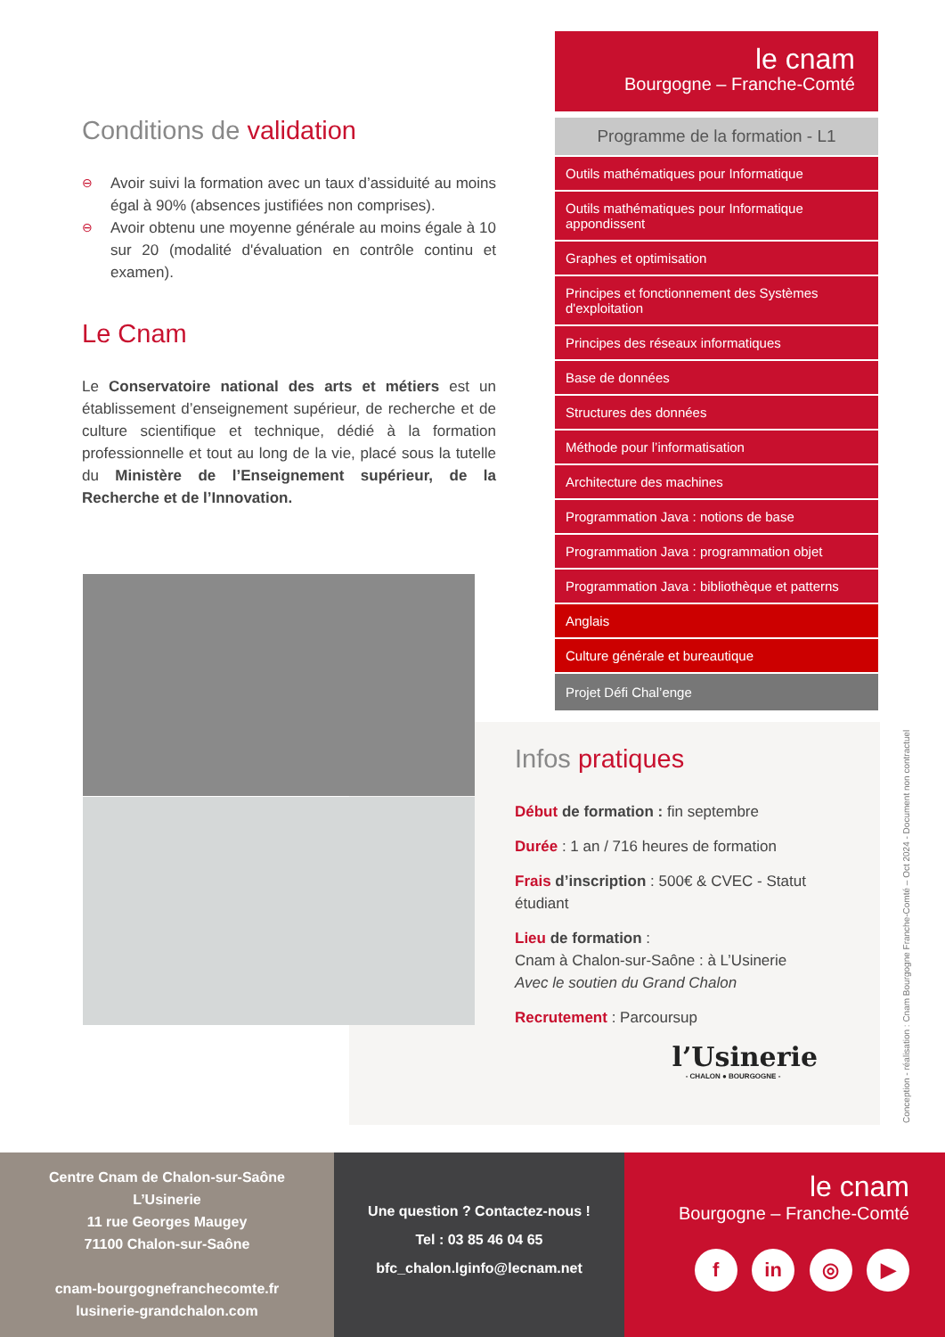Conditions de validation
⊖ Avoir suivi la formation avec un taux d’assiduité au moins égal à 90% (absences justifiées non comprises).
⊖ Avoir obtenu une moyenne générale au moins égale à 10 sur 20 (modalité d'évaluation en contrôle continu et examen).
Le Cnam
Le Conservatoire national des arts et métiers est un établissement d’enseignement supérieur, de recherche et de culture scientifique et technique, dédié à la formation professionnelle et tout au long de la vie, placé sous la tutelle du Ministère de l’Enseignement supérieur, de la Recherche et de l’Innovation.
le cnam
Bourgogne – Franche-Comté
Programme de la formation - L1
Outils mathématiques pour Informatique
Outils mathématiques pour Informatique appondissent
Graphes et optimisation
Principes et fonctionnement des Systèmes d'exploitation
Principes des réseaux informatiques
Base de données
Structures des données
Méthode pour l’informatisation
Architecture des machines
Programmation Java : notions de base
Programmation Java : programmation objet
Programmation Java : bibliothèque et patterns
Anglais
Culture générale et bureautique
Projet Défi Chal’enge
Infos pratiques
Début de formation : fin septembre
Durée : 1 an / 716 heures de formation
Frais d’inscription : 500€ & CVEC - Statut étudiant
Lieu de formation :
Cnam à Chalon-sur-Saône : à L’Usinerie
Avec le soutien du Grand Chalon
Recrutement : Parcoursup
l’Usinerie
- CHALON ● BOURGOGNE -
Conception - réalisation : Cnam Bourgogne Franche-Comté – Oct 2024 - Document non contractuel
Centre Cnam de Chalon-sur-Saône
L’Usinerie
11 rue Georges Maugey
71100 Chalon-sur-Saône
cnam-bourgognefranchecomte.fr
lusinerie-grandchalon.com
Une question ? Contactez-nous !
Tel : 03 85 46 04 65
bfc_chalon.lginfo@lecnam.net
le cnam
Bourgogne – Franche-Comté
f in ◎ ▶